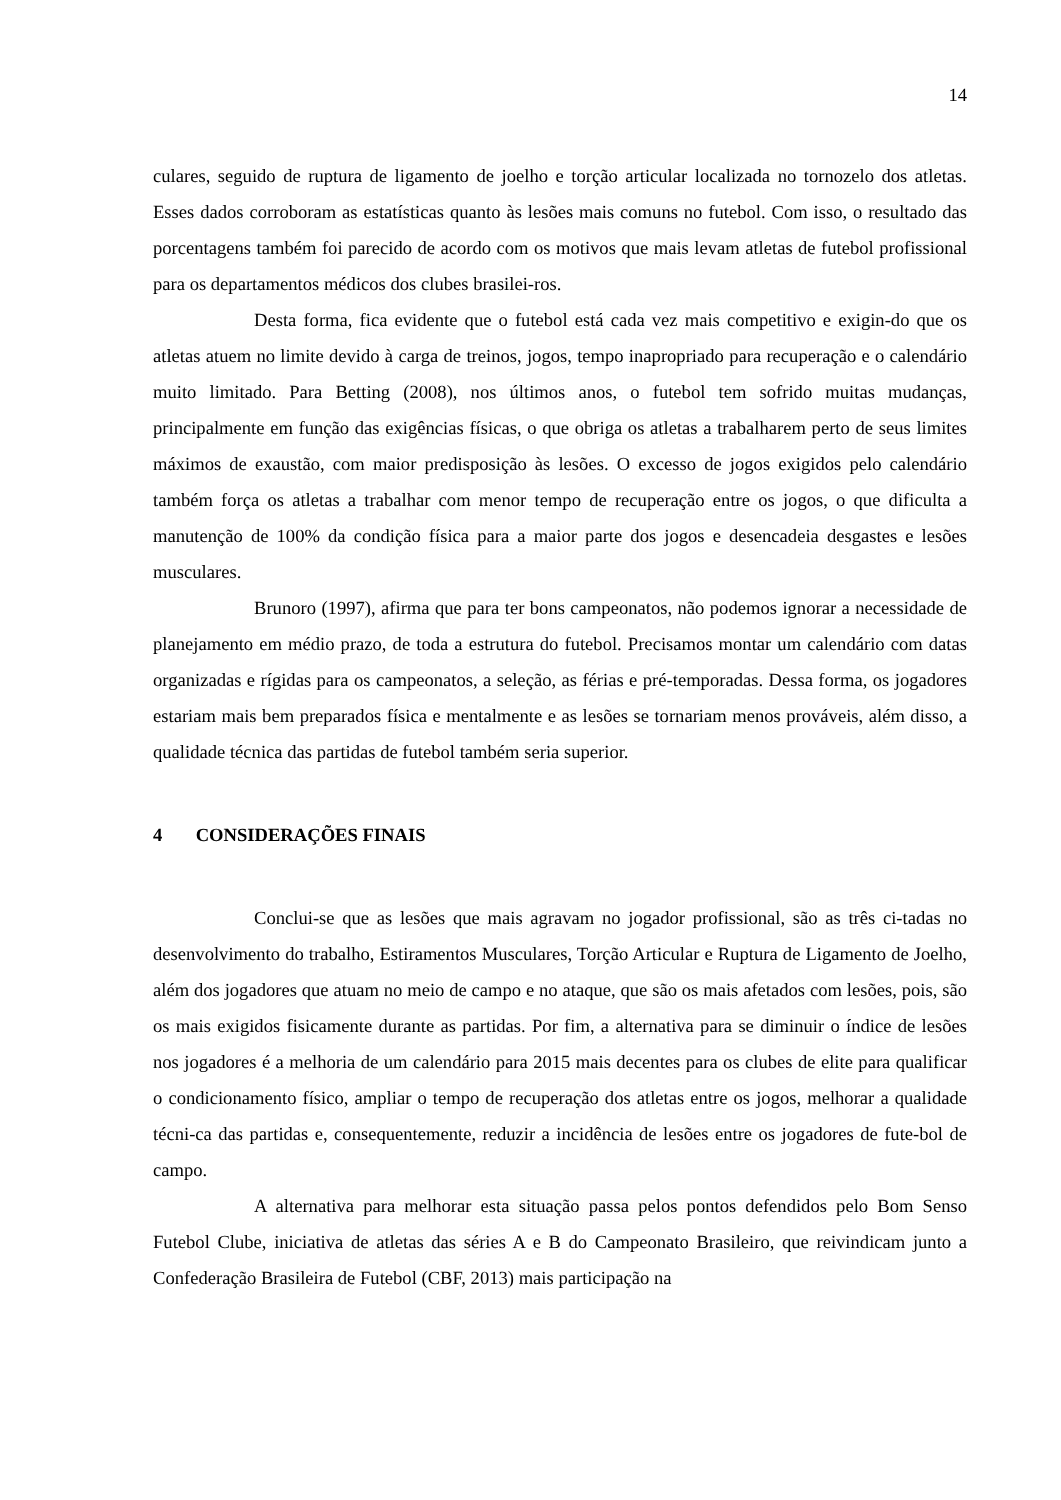14
culares, seguido de ruptura de ligamento de joelho e torção articular localizada no tornozelo dos atletas. Esses dados corroboram as estatísticas quanto às lesões mais comuns no futebol. Com isso, o resultado das porcentagens também foi parecido de acordo com os motivos que mais levam atletas de futebol profissional para os departamentos médicos dos clubes brasilei-ros.
Desta forma, fica evidente que o futebol está cada vez mais competitivo e exigin-do que os atletas atuem no limite devido à carga de treinos, jogos, tempo inapropriado para recuperação e o calendário muito limitado. Para Betting (2008), nos últimos anos, o futebol tem sofrido muitas mudanças, principalmente em função das exigências físicas, o que obriga os atletas a trabalharem perto de seus limites máximos de exaustão, com maior predisposição às lesões. O excesso de jogos exigidos pelo calendário também força os atletas a trabalhar com menor tempo de recuperação entre os jogos, o que dificulta a manutenção de 100% da condição física para a maior parte dos jogos e desencadeia desgastes e lesões musculares.
Brunoro (1997), afirma que para ter bons campeonatos, não podemos ignorar a necessidade de planejamento em médio prazo, de toda a estrutura do futebol. Precisamos montar um calendário com datas organizadas e rígidas para os campeonatos, a seleção, as férias e pré-temporadas. Dessa forma, os jogadores estariam mais bem preparados física e mentalmente e as lesões se tornariam menos prováveis, além disso, a qualidade técnica das partidas de futebol também seria superior.
4 CONSIDERAÇÕES FINAIS
Conclui-se que as lesões que mais agravam no jogador profissional, são as três ci-tadas no desenvolvimento do trabalho, Estiramentos Musculares, Torção Articular e Ruptura de Ligamento de Joelho, além dos jogadores que atuam no meio de campo e no ataque, que são os mais afetados com lesões, pois, são os mais exigidos fisicamente durante as partidas. Por fim, a alternativa para se diminuir o índice de lesões nos jogadores é a melhoria de um calendário para 2015 mais decentes para os clubes de elite para qualificar o condicionamento físico, ampliar o tempo de recuperação dos atletas entre os jogos, melhorar a qualidade técni-ca das partidas e, consequentemente, reduzir a incidência de lesões entre os jogadores de fute-bol de campo.
A alternativa para melhorar esta situação passa pelos pontos defendidos pelo Bom Senso Futebol Clube, iniciativa de atletas das séries A e B do Campeonato Brasileiro, que reivindicam junto a Confederação Brasileira de Futebol (CBF, 2013) mais participação na